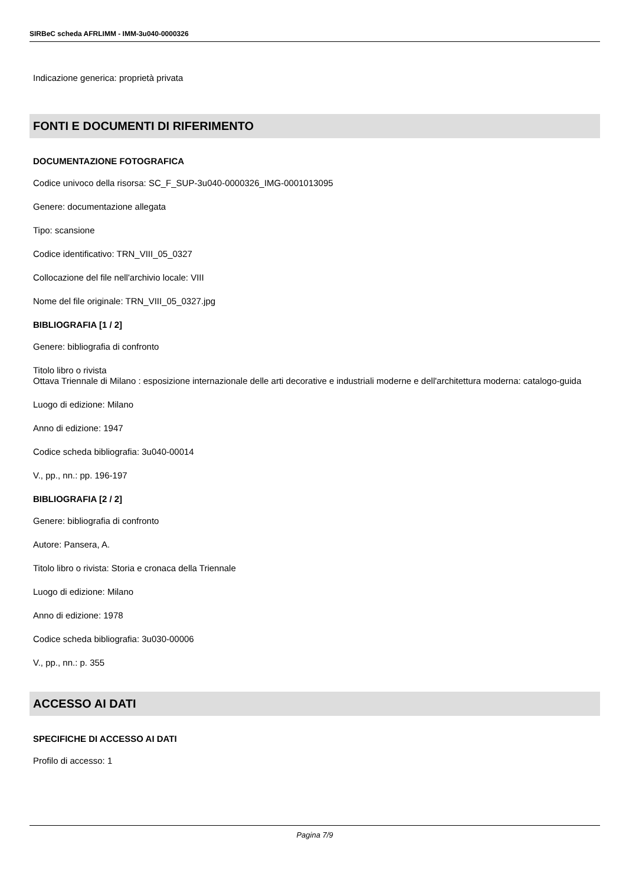SIRBeC scheda AFRLIMM - IMM-3u040-0000326
Indicazione generica: proprietà privata
FONTI E DOCUMENTI DI RIFERIMENTO
DOCUMENTAZIONE FOTOGRAFICA
Codice univoco della risorsa: SC_F_SUP-3u040-0000326_IMG-0001013095
Genere: documentazione allegata
Tipo: scansione
Codice identificativo: TRN_VIII_05_0327
Collocazione del file nell'archivio locale: VIII
Nome del file originale: TRN_VIII_05_0327.jpg
BIBLIOGRAFIA [1 / 2]
Genere: bibliografia di confronto
Titolo libro o rivista
Ottava Triennale di Milano : esposizione internazionale delle arti decorative e industriali moderne e dell'architettura moderna: catalogo-guida
Luogo di edizione: Milano
Anno di edizione: 1947
Codice scheda bibliografia: 3u040-00014
V., pp., nn.: pp. 196-197
BIBLIOGRAFIA [2 / 2]
Genere: bibliografia di confronto
Autore: Pansera, A.
Titolo libro o rivista: Storia e cronaca della Triennale
Luogo di edizione: Milano
Anno di edizione: 1978
Codice scheda bibliografia: 3u030-00006
V., pp., nn.: p. 355
ACCESSO AI DATI
SPECIFICHE DI ACCESSO AI DATI
Profilo di accesso: 1
Pagina 7/9